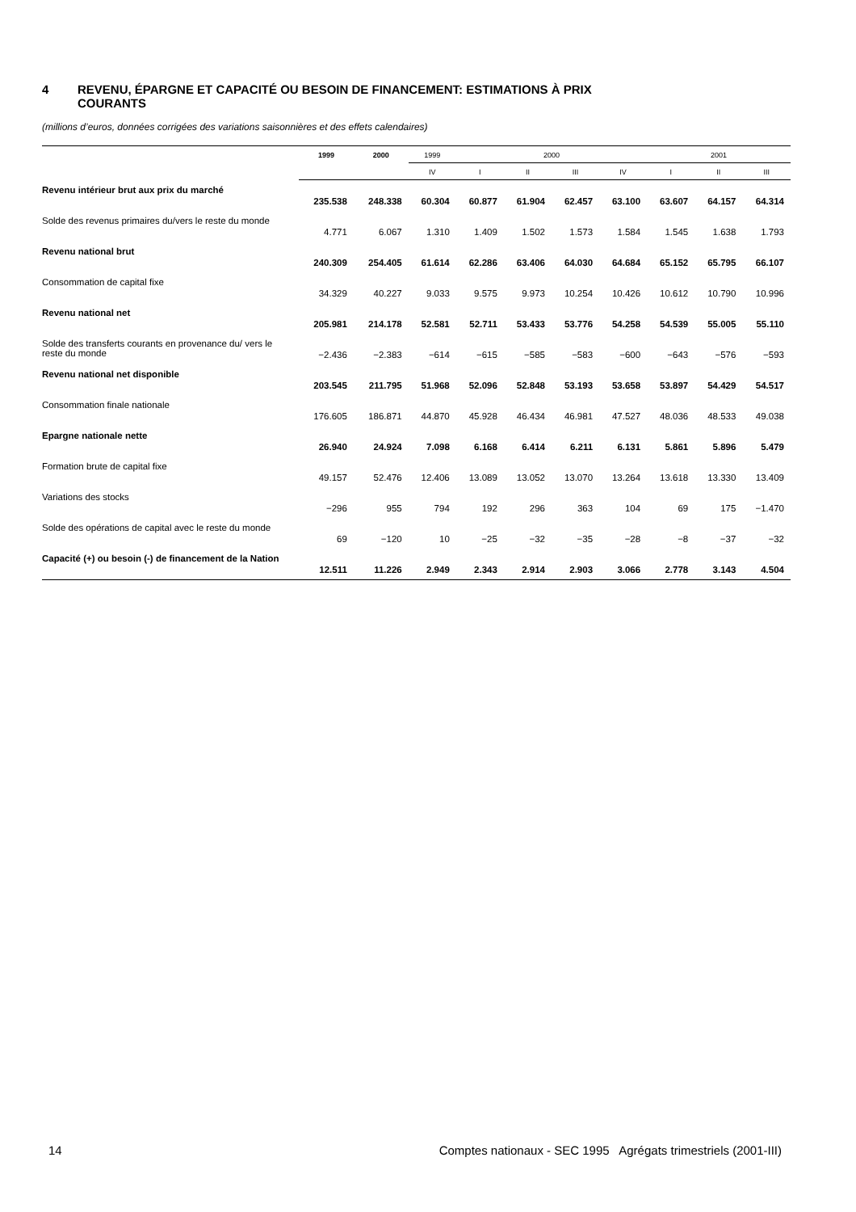4 REVENU, ÉPARGNE ET CAPACITÉ OU BESOIN DE FINANCEMENT: ESTIMATIONS À PRIX
COURANTS
(millions d’euros, données corrigées des variations saisonnières et des effets calendaires)
| | 1999 | 2000 | 1999 | 2000 | | | | 2001 | | |
| --- | --- | --- | --- | --- | --- | --- | --- | --- | --- | --- |
| | | | IV | I | II | III | IV | I | II | III |
| Revenu intérieur brut aux prix du marché | 235.538 | 248.338 | 60.304 | 60.877 | 61.904 | 62.457 | 63.100 | 63.607 | 64.157 | 64.314 |
| Solde des revenus primaires du/vers le reste du monde | 4.771 | 6.067 | 1.310 | 1.409 | 1.502 | 1.573 | 1.584 | 1.545 | 1.638 | 1.793 |
| Revenu national brut | 240.309 | 254.405 | 61.614 | 62.286 | 63.406 | 64.030 | 64.684 | 65.152 | 65.795 | 66.107 |
| Consommation de capital fixe | 34.329 | 40.227 | 9.033 | 9.575 | 9.973 | 10.254 | 10.426 | 10.612 | 10.790 | 10.996 |
| Revenu national net | 205.981 | 214.178 | 52.581 | 52.711 | 53.433 | 53.776 | 54.258 | 54.539 | 55.005 | 55.110 |
| Solde des transferts courants en provenance du/ vers le reste du monde | −2.436 | −2.383 | −614 | −615 | −585 | −583 | −600 | −643 | −576 | −593 |
| Revenu national net disponible | 203.545 | 211.795 | 51.968 | 52.096 | 52.848 | 53.193 | 53.658 | 53.897 | 54.429 | 54.517 |
| Consommation finale nationale | 176.605 | 186.871 | 44.870 | 45.928 | 46.434 | 46.981 | 47.527 | 48.036 | 48.533 | 49.038 |
| Epargne nationale nette | 26.940 | 24.924 | 7.098 | 6.168 | 6.414 | 6.211 | 6.131 | 5.861 | 5.896 | 5.479 |
| Formation brute de capital fixe | 49.157 | 52.476 | 12.406 | 13.089 | 13.052 | 13.070 | 13.264 | 13.618 | 13.330 | 13.409 |
| Variations des stocks | −296 | 955 | 794 | 192 | 296 | 363 | 104 | 69 | 175 | −1.470 |
| Solde des opérations de capital avec le reste du monde | 69 | −120 | 10 | −25 | −32 | −35 | −28 | −8 | −37 | −32 |
| Capacité (+) ou besoin (-) de financement de la Nation | 12.511 | 11.226 | 2.949 | 2.343 | 2.914 | 2.903 | 3.066 | 2.778 | 3.143 | 4.504 |
14 Comptes nationaux - SEC 1995 Agrégats trimestriels (2001-III)